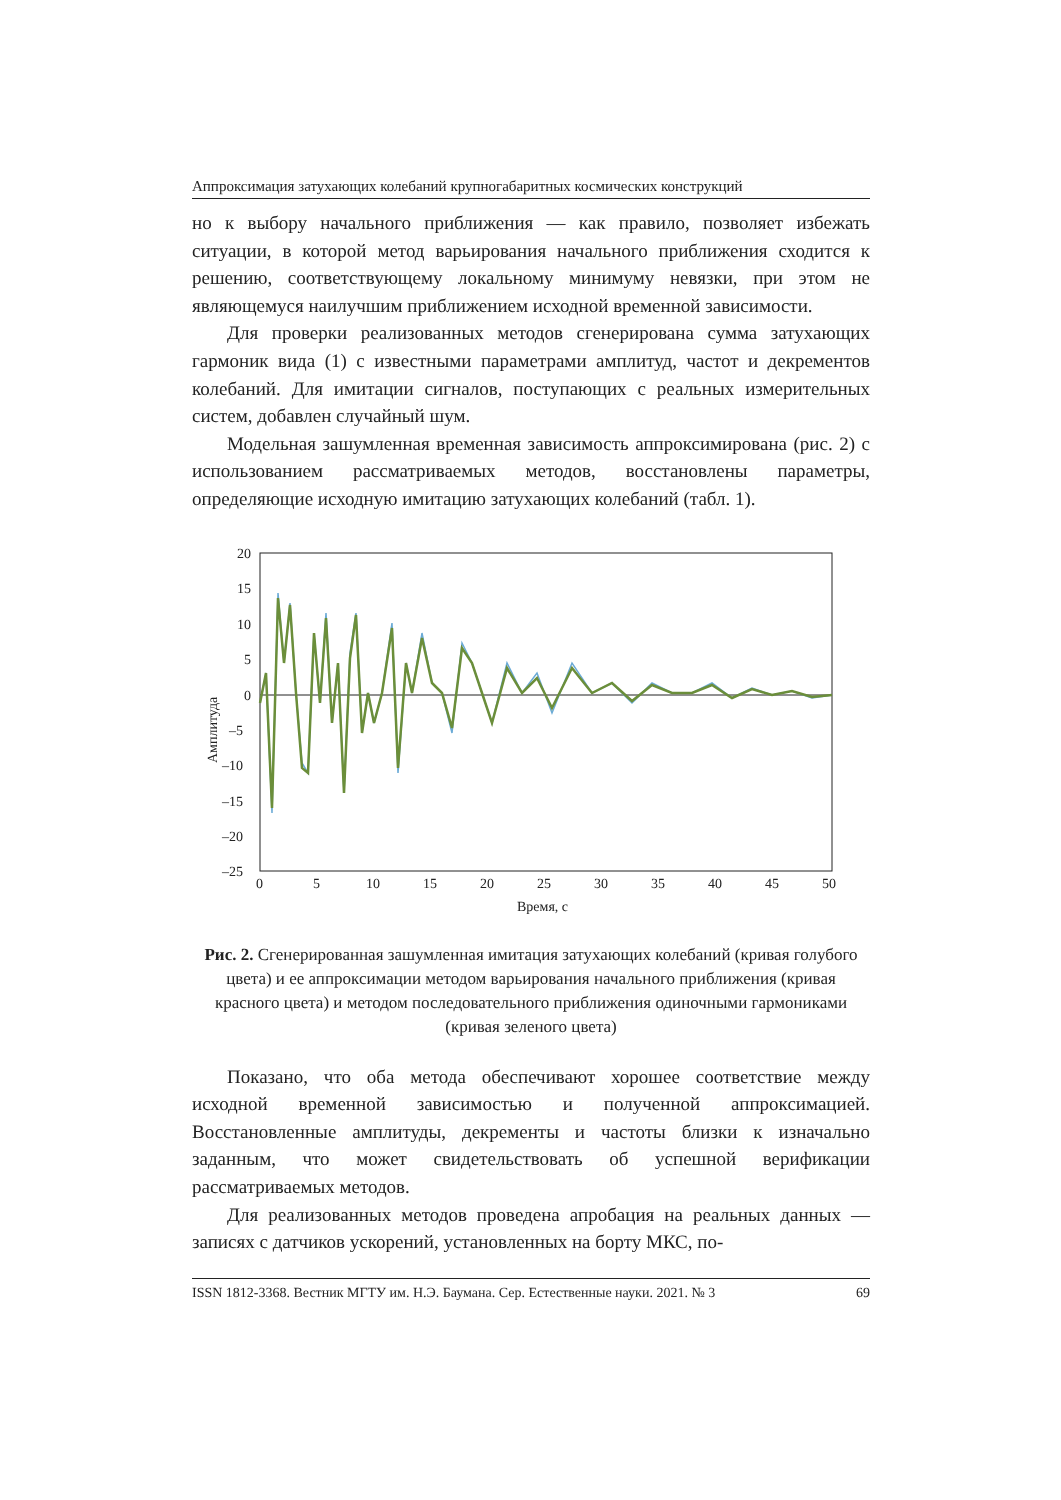Аппроксимация затухающих колебаний крупногабаритных космических конструкций
но к выбору начального приближения — как правило, позволяет избежать ситуации, в которой метод варьирования начального приближения сходится к решению, соответствующему локальному минимуму невязки, при этом не являющемуся наилучшим приближением исходной временной зависимости.
Для проверки реализованных методов сгенерирована сумма затухающих гармоник вида (1) с известными параметрами амплитуд, частот и декрементов колебаний. Для имитации сигналов, поступающих с реальных измерительных систем, добавлен случайный шум.
Модельная зашумленная временная зависимость аппроксимирована (рис. 2) с использованием рассматриваемых методов, восстановлены параметры, определяющие исходную имитацию затухающих колебаний (табл. 1).
20
15
10
5
0
–5
–10
–15
–20
–25
0
5
10
15
20
25
30
35
40
45
50
Время, с
Амплитуда
Рис. 2. Сгенерированная зашумленная имитация затухающих колебаний (кривая голубого цвета) и ее аппроксимации методом варьирования начального приближения (кривая красного цвета) и методом последовательного приближения одиночными гармониками (кривая зеленого цвета)
Показано, что оба метода обеспечивают хорошее соответствие между исходной временной зависимостью и полученной аппроксимацией. Восстановленные амплитуды, декременты и частоты близки к изначально заданным, что может свидетельствовать об успешной верификации рассматриваемых методов.
Для реализованных методов проведена апробация на реальных данных — записях с датчиков ускорений, установленных на борту МКС, по-
ISSN 1812-3368. Вестник МГТУ им. Н.Э. Баумана. Сер. Естественные науки. 2021. № 3 69